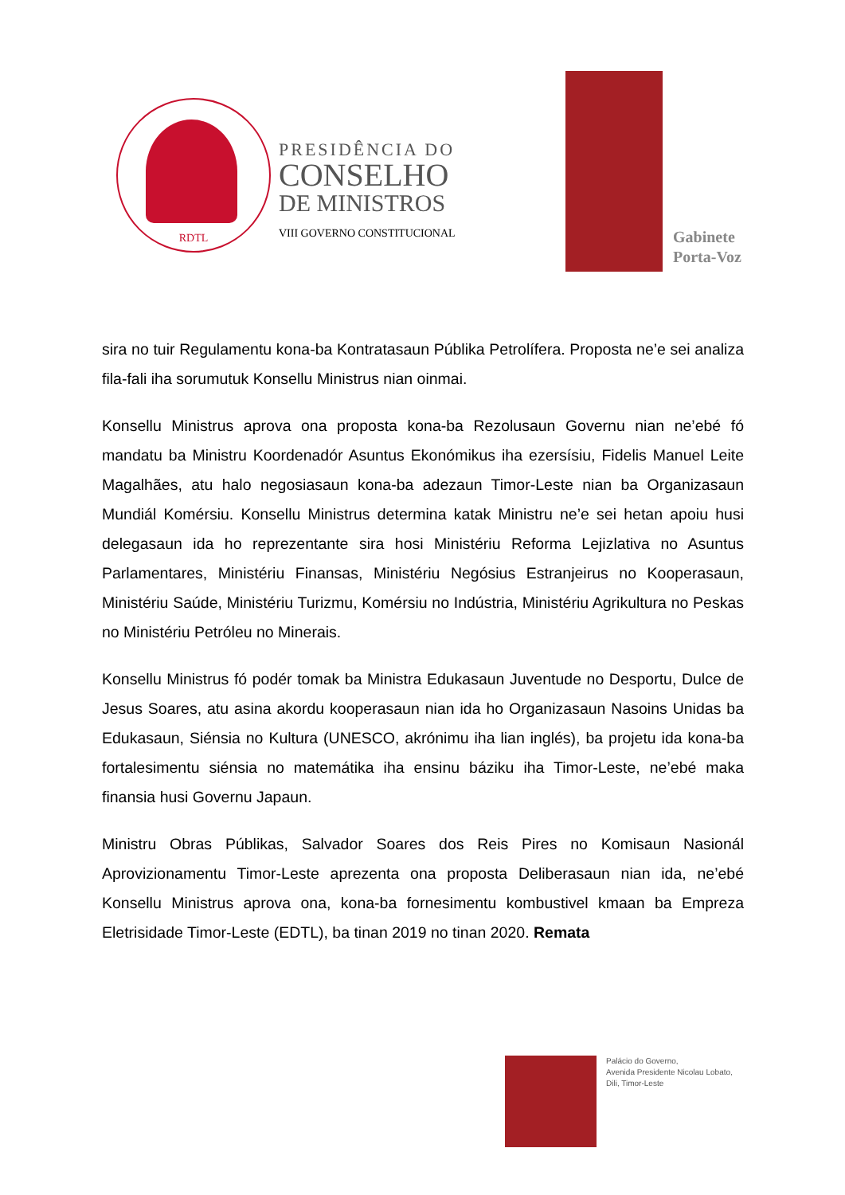RDTL
PRESIDÊNCIA DO
CONSELHO
DE MINISTROS
VIII GOVERNO CONSTITUCIONAL
Gabinete
Porta-Voz
sira no tuir Regulamentu kona-ba Kontratasaun Públika Petrolífera. Proposta ne’e sei analiza fila-fali iha sorumutuk Konsellu Ministrus nian oinmai.
Konsellu Ministrus aprova ona proposta kona-ba Rezolusaun Governu nian ne’ebé fó mandatu ba Ministru Koordenadór Asuntus Ekonómikus iha ezersísiu, Fidelis Manuel Leite Magalhães, atu halo negosiasaun kona-ba adezaun Timor-Leste nian ba Organizasaun Mundiál Komérsiu. Konsellu Ministrus determina katak Ministru ne’e sei hetan apoiu husi delegasaun ida ho reprezentante sira hosi Ministériu Reforma Lejizlativa no Asuntus Parlamentares, Ministériu Finansas, Ministériu Negósius Estranjeirus no Kooperasaun, Ministériu Saúde, Ministériu Turizmu, Komérsiu no Indústria, Ministériu Agrikultura no Peskas no Ministériu Petróleu no Minerais.
Konsellu Ministrus fó podér tomak ba Ministra Edukasaun Juventude no Desportu, Dulce de Jesus Soares, atu asina akordu kooperasaun nian ida ho Organizasaun Nasoins Unidas ba Edukasaun, Siénsia no Kultura (UNESCO, akrónimu iha lian inglés), ba projetu ida kona-ba fortalesimentu siénsia no matemátika iha ensinu báziku iha Timor-Leste, ne’ebé maka finansia husi Governu Japaun.
Ministru Obras Públikas, Salvador Soares dos Reis Pires no Komisaun Nasionál Aprovizionamentu Timor-Leste aprezenta ona proposta Deliberasaun nian ida, ne’ebé Konsellu Ministrus aprova ona, kona-ba fornesimentu kombustivel kmaan ba Empreza Eletrisidade Timor-Leste (EDTL), ba tinan 2019 no tinan 2020. Remata
Palácio do Governo,
Avenida Presidente Nicolau Lobato,
Dili, Timor-Leste